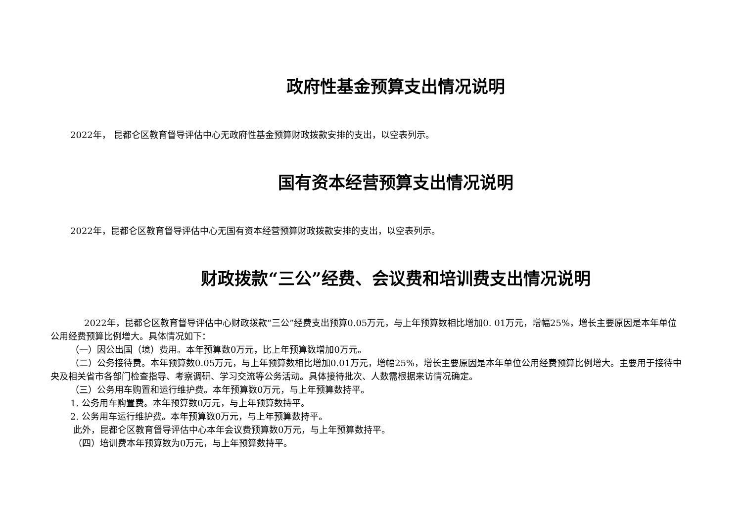政府性基金预算支出情况说明
2022年， 昆都仑区教育督导评估中心无政府性基金预算财政拨款安排的支出，以空表列示。
国有资本经营预算支出情况说明
2022年，昆都仑区教育督导评估中心无国有资本经营预算财政拨款安排的支出，以空表列示。
财政拨款“三公”经费、会议费和培训费支出情况说明
2022年，昆都仑区教育督导评估中心财政拨款“三公”经费支出预算0.05万元，与上年预算数相比增加0. 01万元，增幅25%，增长主要原因是本年单位公用经费预算比例增大。具体情况如下：
（一）因公出国（境）费用。本年预算数0万元，比上年预算数增加0万元。
（二）公务接待费。本年预算数0.05万元，与上年预算数相比增加0.01万元，增幅25%，增长主要原因是本年单位公用经费预算比例增大。主要用于接待中央及相关省市各部门检查指导、考察调研、学习交流等公务活动。具体接待批次、人数需根据来访情况确定。
（三）公务用车购置和运行维护费。本年预算数0万元，与上年预算数持平。
1. 公务用车购置费。本年预算数0万元，与上年预算数持平。
2. 公务用车运行维护费。本年预算数0万元，与上年预算数持平。
此外，昆都仑区教育督导评估中心本年会议费预算数0万元，与上年预算数持平。
（四）培训费本年预算数为0万元，与上年预算数持平。